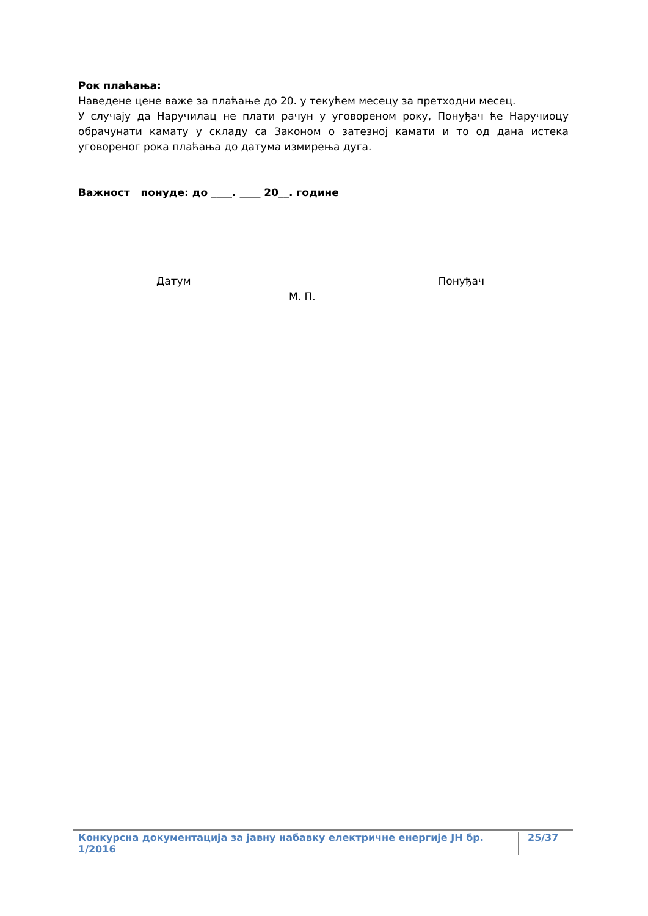Рок плаћања:
Наведене цене важе за плаћање до 20. у текућем месецу за претходни месец.
У случају да Наручилац не плати рачун у уговореном року, Понуђач ће Наручиоцу обрачунати камату у складу са Законом о затезној камати и то од дана истека уговореног рока плаћања до датума измирења дуга.
Важност понуде: до ____. ____ 20__. године
Датум Понуђач
М. П.
Конкурсна документација за јавну набавку електричне енергије ЈН бр. 1/2016 25/37